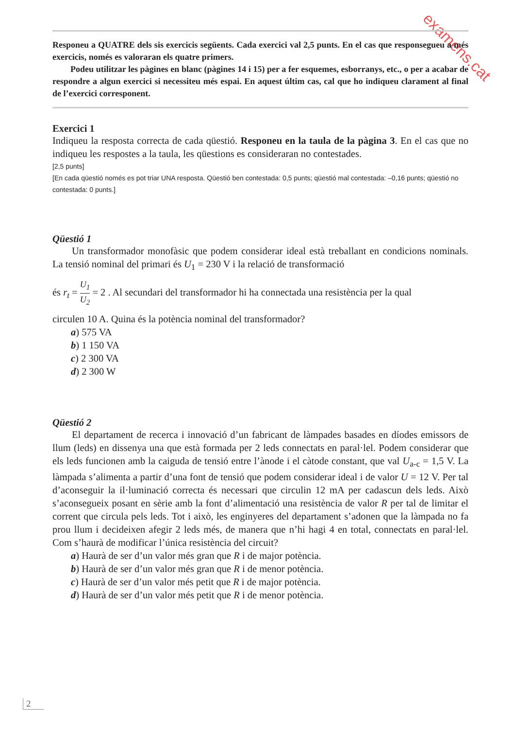examens.cat
Responeu a QUATRE dels sis exercicis següents. Cada exercici val 2,5 punts. En el cas que responsegueu a més exercicis, només es valoraran els quatre primers.
Podeu utilitzar les pàgines en blanc (pàgines 14 i 15) per a fer esquemes, esborranys, etc., o per a acabar de respondre a algun exercici si necessiteu més espai. En aquest últim cas, cal que ho indiqueu clarament al final de l’exercici corresponent.
Exercici 1
Indiqueu la resposta correcta de cada qüestió. Responeu en la taula de la pàgina 3. En el cas que no indiqueu les respostes a la taula, les qüestions es consideraran no contestades.
[2,5 punts]
[En cada qüestió només es pot triar UNA resposta. Qüestió ben contestada: 0,5 punts; qüestió mal contestada: –0,16 punts; qüestió no contestada: 0 punts.]
Qüestió 1
Un transformador monofàsic que podem considerar ideal està treballant en condicions nominals. La tensió nominal del primari és U<sub>1</sub> = 230 V i la relació de transformació
és r<sub>t</sub> = U<sub>1</sub> U<sub>2</sub> = 2 . Al secundari del transformador hi ha connectada una resistència per la qual
circulen 10 A. Quina és la potència nominal del transformador?
a) 575 VA
b) 1 150 VA
c) 2 300 VA
d) 2 300 W
Qüestió 2
El departament de recerca i innovació d’un fabricant de làmpades basades en díodes emissors de llum (leds) en dissenya una que està formada per 2 leds connectats en paral·lel. Podem considerar que els leds funcionen amb la caiguda de tensió entre l’ànode i el càtode constant, que val U<sub>a-c</sub> = 1,5 V. La làmpada s’alimenta a partir d’una font de tensió que podem considerar ideal i de valor U = 12 V. Per tal d’aconseguir la il·luminació correcta és necessari que circulin 12 mA per cadascun dels leds. Això s’aconsegueix posant en sèrie amb la font d’alimentació una resistència de valor R per tal de limitar el corrent que circula pels leds. Tot i això, les enginyeres del departament s’adonen que la làmpada no fa prou llum i decideixen afegir 2 leds més, de manera que n’hi hagi 4 en total, connectats en paral·lel. Com s’haurà de modificar l’única resistència del circuit?
a) Haurà de ser d’un valor més gran que R i de major potència.
b) Haurà de ser d’un valor més gran que R i de menor potència.
c) Haurà de ser d’un valor més petit que R i de major potència.
d) Haurà de ser d’un valor més petit que R i de menor potència.
2